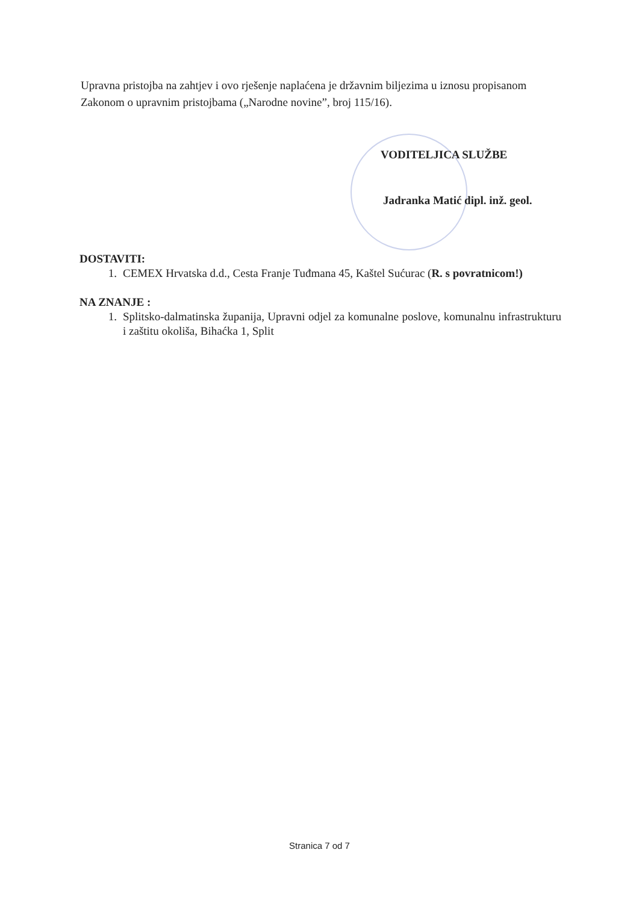Upravna pristojba na zahtjev i ovo rješenje naplaćena je državnim biljezima u iznosu propisanom Zakonom o upravnim pristojbama („Narodne novine”, broj 115/16).
VODITELJICA SLUŽBE
Jadranka Matić dipl. inž. geol.
DOSTAVITI:
1. CEMEX Hrvatska d.d., Cesta Franje Tuđmana 45, Kaštel Sućurac (R. s povratnicom!)
NA ZNANJE :
1. Splitsko-dalmatinska županija, Upravni odjel za komunalne poslove, komunalnu infrastrukturu i zaštitu okoliša, Bihaćka 1, Split
Stranica 7 od 7